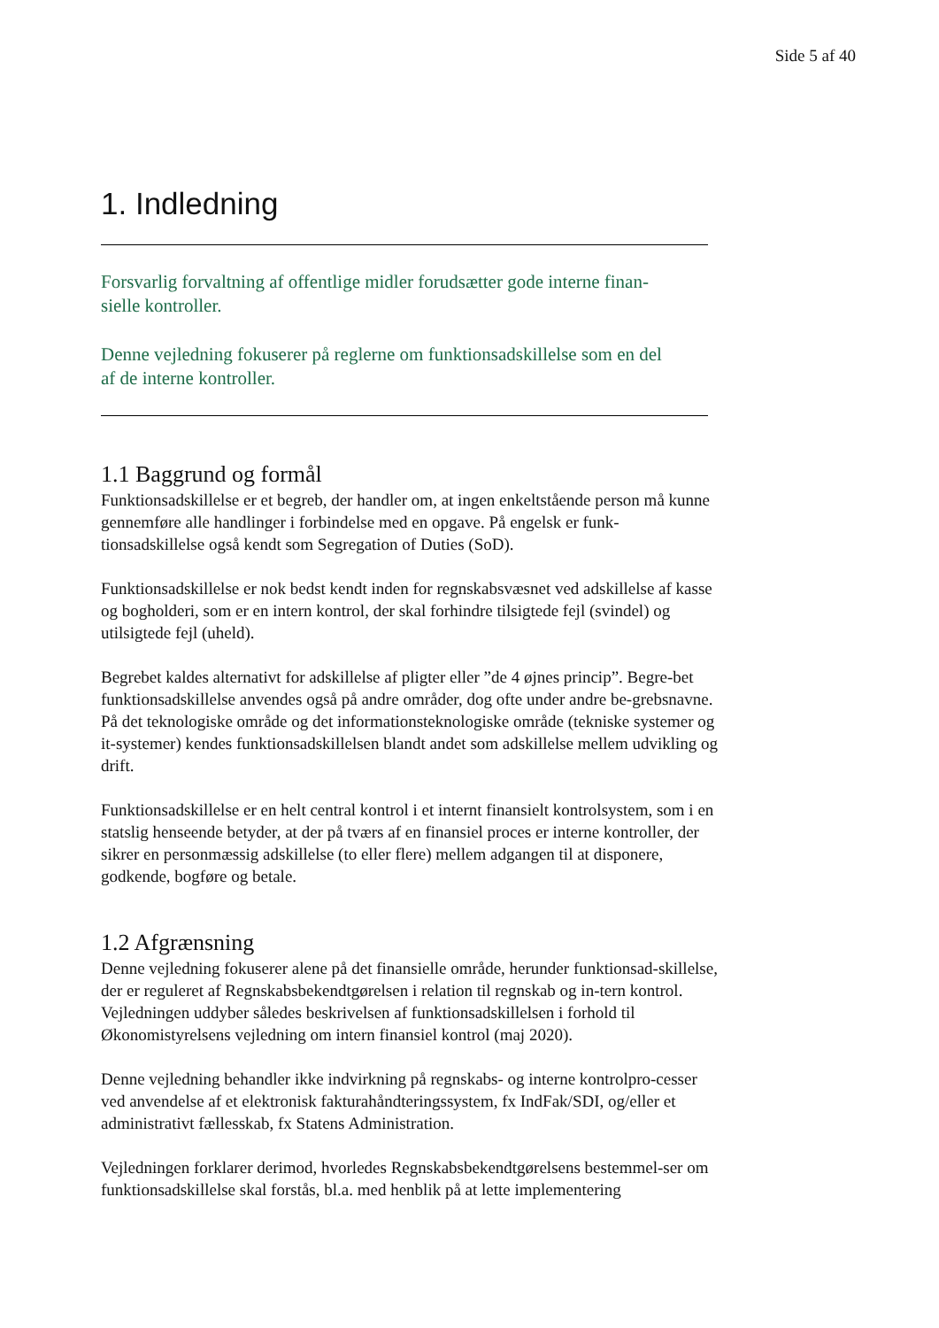Side 5 af 40
1. Indledning
Forsvarlig forvaltning af offentlige midler forudsætter gode interne finan-
sielle kontroller.
Denne vejledning fokuserer på reglerne om funktionsadskillelse som en del
af de interne kontroller.
1.1 Baggrund og formål
Funktionsadskillelse er et begreb, der handler om, at ingen enkeltstående person må kunne gennemføre alle handlinger i forbindelse med en opgave. På engelsk er funk-tionsadskillelse også kendt som Segregation of Duties (SoD).
Funktionsadskillelse er nok bedst kendt inden for regnskabsvæsnet ved adskillelse af kasse og bogholderi, som er en intern kontrol, der skal forhindre tilsigtede fejl (svindel) og utilsigtede fejl (uheld).
Begrebet kaldes alternativt for adskillelse af pligter eller ”de 4 øjnes princip”. Begre-bet funktionsadskillelse anvendes også på andre områder, dog ofte under andre be-grebsnavne. På det teknologiske område og det informationsteknologiske område (tekniske systemer og it-systemer) kendes funktionsadskillelsen blandt andet som adskillelse mellem udvikling og drift.
Funktionsadskillelse er en helt central kontrol i et internt finansielt kontrolsystem, som i en statslig henseende betyder, at der på tværs af en finansiel proces er interne kontroller, der sikrer en personmæssig adskillelse (to eller flere) mellem adgangen til at disponere, godkende, bogføre og betale.
1.2 Afgrænsning
Denne vejledning fokuserer alene på det finansielle område, herunder funktionsad-skillelse, der er reguleret af Regnskabsbekendtgørelsen i relation til regnskab og in-tern kontrol. Vejledningen uddyber således beskrivelsen af funktionsadskillelsen i forhold til Økonomistyrelsens vejledning om intern finansiel kontrol (maj 2020).
Denne vejledning behandler ikke indvirkning på regnskabs- og interne kontrolpro-cesser ved anvendelse af et elektronisk fakturahåndteringssystem, fx IndFak/SDI, og/eller et administrativt fællesskab, fx Statens Administration.
Vejledningen forklarer derimod, hvorledes Regnskabsbekendtgørelsens bestemmel-ser om funktionsadskillelse skal forstås, bl.a. med henblik på at lette implementering